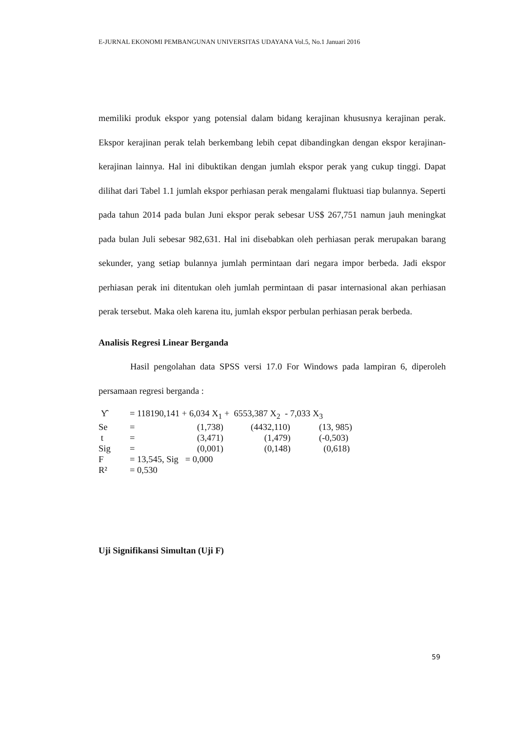E-JURNAL EKONOMI PEMBANGUNAN UNIVERSITAS UDAYANA Vol.5, No.1 Januari 2016
memiliki produk ekspor yang potensial dalam bidang kerajinan khususnya kerajinan perak. Ekspor kerajinan perak telah berkembang lebih cepat dibandingkan dengan ekspor kerajinan-kerajinan lainnya. Hal ini dibuktikan dengan jumlah ekspor perak yang cukup tinggi. Dapat dilihat dari Tabel 1.1 jumlah ekspor perhiasan perak mengalami fluktuasi tiap bulannya. Seperti pada tahun 2014 pada bulan Juni ekspor perak sebesar US$ 267,751 namun jauh meningkat pada bulan Juli sebesar 982,631. Hal ini disebabkan oleh perhiasan perak merupakan barang sekunder, yang setiap bulannya jumlah permintaan dari negara impor berbeda. Jadi ekspor perhiasan perak ini ditentukan oleh jumlah permintaan di pasar internasional akan perhiasan perak tersebut. Maka oleh karena itu, jumlah ekspor perbulan perhiasan perak berbeda.
Analisis Regresi Linear Berganda
Hasil pengolahan data SPSS versi 17.0 For Windows pada lampiran 6, diperoleh persamaan regresi berganda :
| Y̑ | = 118190,141 + 6,034 X<sub>1</sub> + 6553,387 X<sub>2</sub> - 7,033 X<sub>3</sub> | | | |
| Se | = | (1,738) | (4432,110) | (13, 985) |
| t | = | (3,471) | (1,479) | (-0,503) |
| Sig | = | (0,001) | (0,148) | (0,618) |
| F | = 13,545, Sig = 0,000 | | | |
| R² | = 0,530 | | | |
Uji Signifikansi Simultan (Uji F)
59